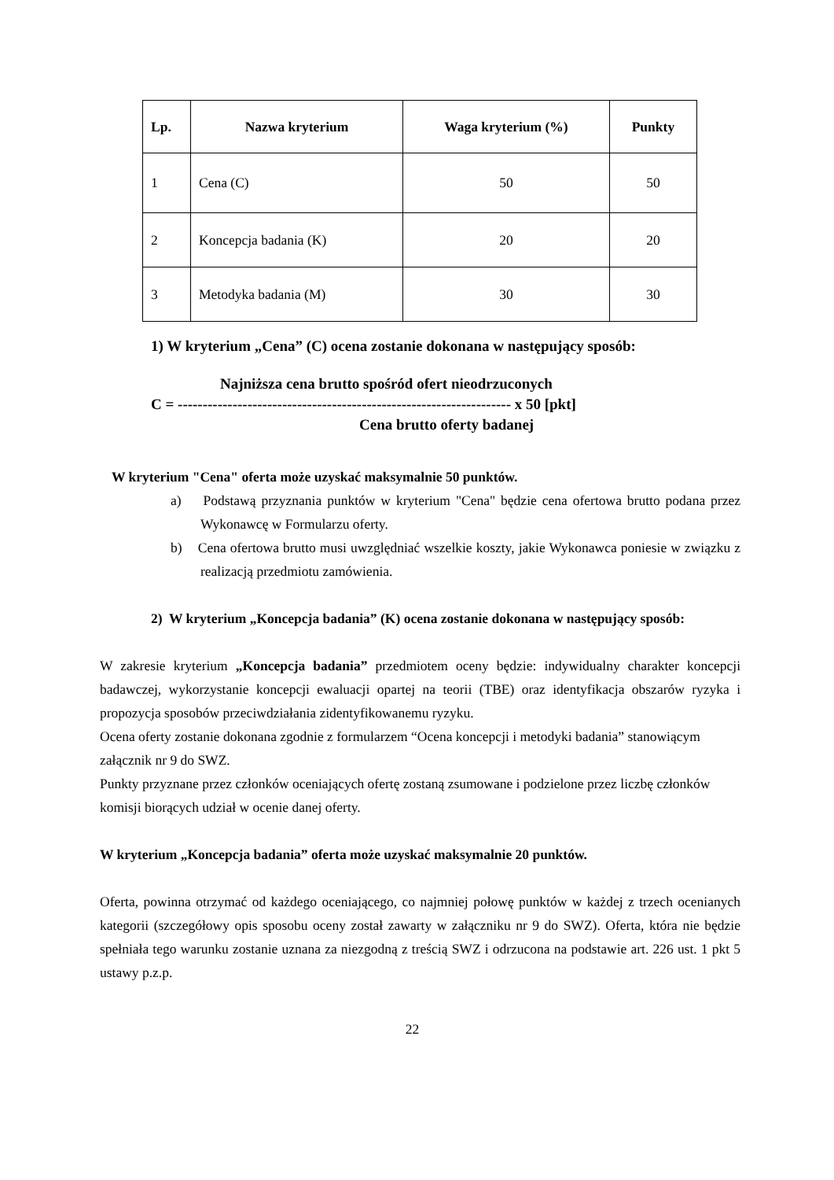| Lp. | Nazwa kryterium | Waga kryterium (%) | Punkty |
| --- | --- | --- | --- |
| 1 | Cena (C) | 50 | 50 |
| 2 | Koncepcja badania (K) | 20 | 20 |
| 3 | Metodyka badania (M) | 30 | 30 |
1) W kryterium „Cena” (C) ocena zostanie dokonana w następujący sposób:
Najniższa cena brutto spośród ofert nieodrzuconych
C = ------------------------------------------------------------------- x 50 [pkt]
Cena brutto oferty badanej
W kryterium "Cena" oferta może uzyskać maksymalnie 50 punktów.
a) Podstawą przyznania punktów w kryterium "Cena" będzie cena ofertowa brutto podana przez Wykonawcę w Formularzu oferty.
b) Cena ofertowa brutto musi uwzględniać wszelkie koszty, jakie Wykonawca poniesie w związku z realizacją przedmiotu zamówienia.
2) W kryterium „Koncepcja badania” (K) ocena zostanie dokonana w następujący sposób:
W zakresie kryterium „Koncepcja badania” przedmiotem oceny będzie: indywidualny charakter koncepcji badawczej, wykorzystanie koncepcji ewaluacji opartej na teorii (TBE) oraz identyfikacja obszarów ryzyka i propozycja sposobów przeciwdziałania zidentyfikowanemu ryzyku.
Ocena oferty zostanie dokonana zgodnie z formularzem “Ocena koncepcji i metodyki badania” stanowiącym załącznik nr 9 do SWZ.
Punkty przyznane przez członków oceniających ofertę zostaną zsumowane i podzielone przez liczbę członków komisji biorących udział w ocenie danej oferty.
W kryterium „Koncepcja badania” oferta może uzyskać maksymalnie 20 punktów.
Oferta, powinna otrzymać od każdego oceniającego, co najmniej połowę punktów w każdej z trzech ocenianych kategorii (szczegółowy opis sposobu oceny został zawarty w załączniku nr 9 do SWZ). Oferta, która nie będzie spełniała tego warunku zostanie uznana za niezgodną z treścią SWZ i odrzucona na podstawie art. 226 ust. 1 pkt 5 ustawy p.z.p.
22